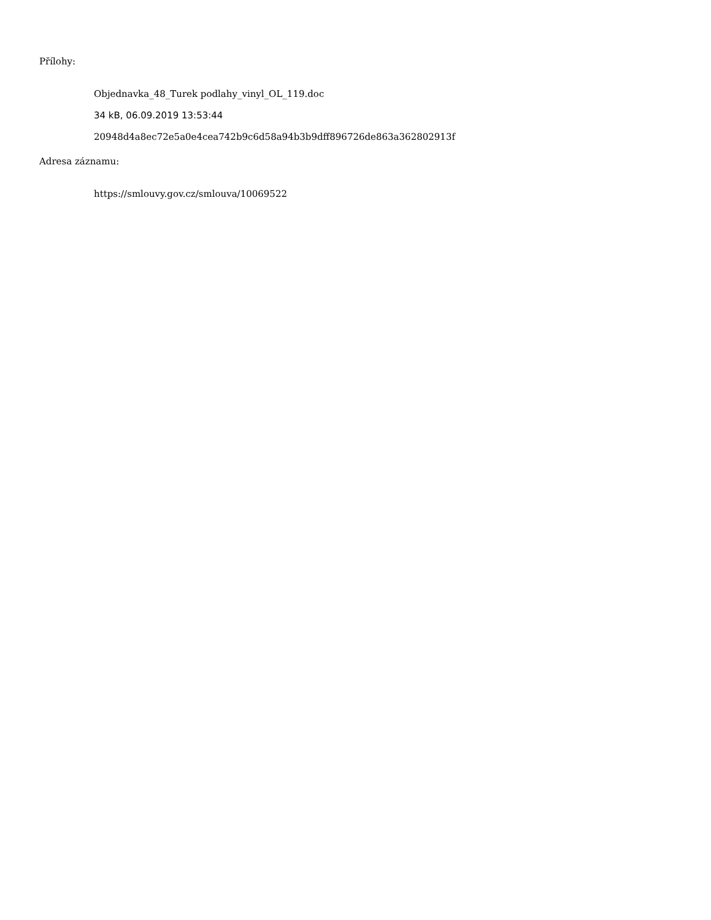Přílohy:
Objednavka_48_Turek podlahy_vinyl_OL_119.doc
34 kB, 06.09.2019 13:53:44
20948d4a8ec72e5a0e4cea742b9c6d58a94b3b9dff896726de863a362802913f
Adresa záznamu:
https://smlouvy.gov.cz/smlouva/10069522